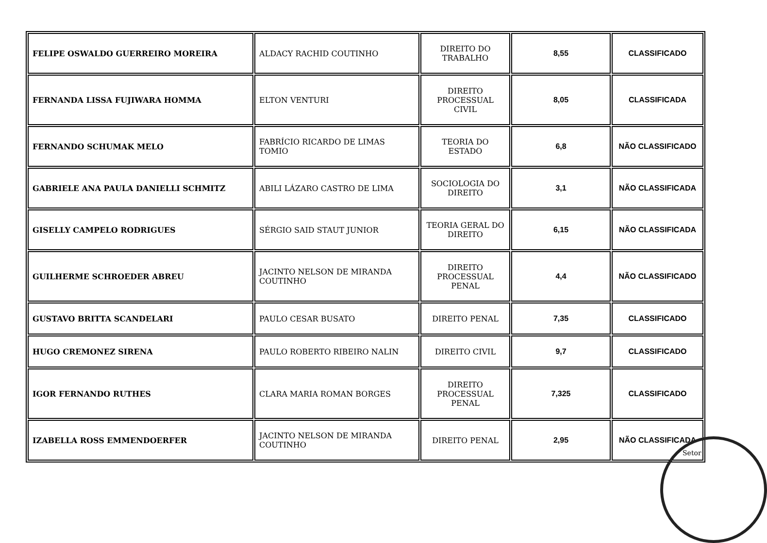| FELIPE OSWALDO GUERREIRO MOREIRA | ALDACY RACHID COUTINHO | DIREITO DO TRABALHO | 8,55 | CLASSIFICADO |
| FERNANDA LISSA FUJIWARA HOMMA | ELTON VENTURI | DIREITO PROCESSUAL CIVIL | 8,05 | CLASSIFICADA |
| FERNANDO SCHUMAK MELO | FABRÍCIO RICARDO DE LIMAS TOMIO | TEORIA DO ESTADO | 6,8 | NÃO CLASSIFICADO |
| GABRIELE ANA PAULA DANIELLI SCHMITZ | ABILI LÁZARO CASTRO DE LIMA | SOCIOLOGIA DO DIREITO | 3,1 | NÃO CLASSIFICADA |
| GISELLY CAMPELO RODRIGUES | SÉRGIO SAID STAUT JUNIOR | TEORIA GERAL DO DIREITO | 6,15 | NÃO CLASSIFICADA |
| GUILHERME SCHROEDER ABREU | JACINTO NELSON DE MIRANDA COUTINHO | DIREITO PROCESSUAL PENAL | 4,4 | NÃO CLASSIFICADO |
| GUSTAVO BRITTA SCANDELARI | PAULO CESAR BUSATO | DIREITO PENAL | 7,35 | CLASSIFICADO |
| HUGO CREMONEZ SIRENA | PAULO ROBERTO RIBEIRO NALIN | DIREITO CIVIL | 9,7 | CLASSIFICADO |
| IGOR FERNANDO RUTHES | CLARA MARIA ROMAN BORGES | DIREITO PROCESSUAL PENAL | 7,325 | CLASSIFICADO |
| IZABELLA ROSS EMMENDOERFER | JACINTO NELSON DE MIRANDA COUTINHO | DIREITO PENAL | 2,95 | NÃO CLASSIFICADA |
Setor